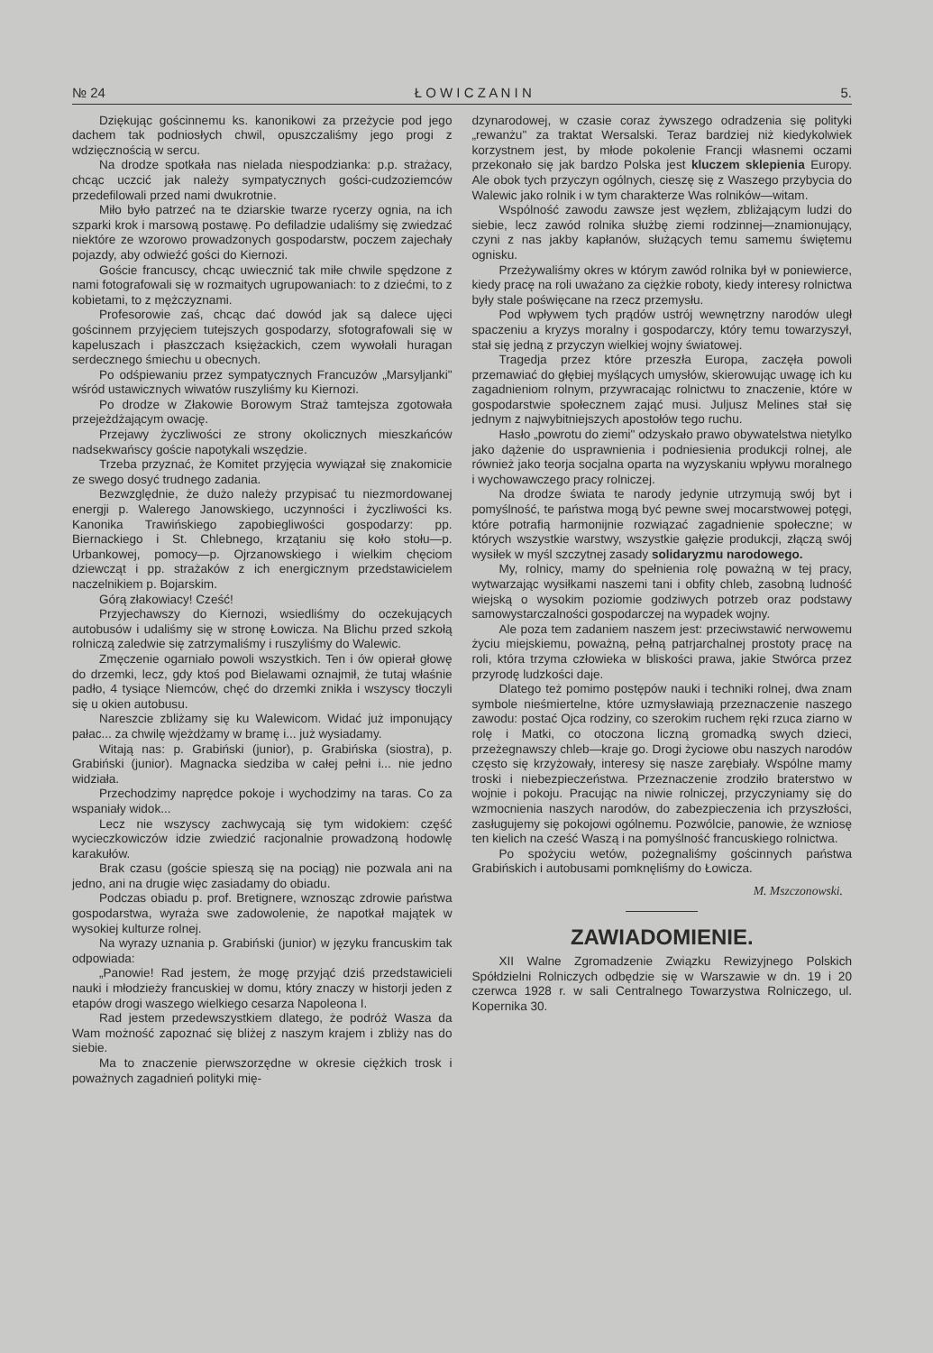№ 24 Ł O W I C Z A N I N 5.
Dziękując gościnnemu ks. kanonikowi za przeżycie pod jego dachem tak podniosłych chwil, opuszczaliśmy jego progi z wdzięcznością w sercu.
Na drodze spotkała nas nielada niespodzianka: p.p. strażacy, chcąc uczcić jak należy sympatycznych gości-cudzoziemców przedefilowali przed nami dwukrotnie.
Miło było patrzeć na te dziarskie twarze rycerzy ognia, na ich szparki krok i marsową postawę. Po defiladzie udaliśmy się zwiedzać niektóre ze wzorowo prowadzonych gospodarstw, poczem zajechały pojazdy, aby odwieźć gości do Kiernozi.
Goście francuscy, chcąc uwiecznić tak miłe chwile spędzone z nami fotografowali się w rozmaitych ugrupowaniach: to z dziećmi, to z kobietami, to z mężczyznami.
Profesorowie zaś, chcąc dać dowód jak są dalece ujęci gościnnem przyjęciem tutejszych gospodarzy, sfotografowali się w kapeluszach i płaszczach księżackich, czem wywołali huragan serdecznego śmiechu u obecnych.
Po odśpiewaniu przez sympatycznych Francuzów „Marsyljanki" wśród ustawicznych wiwatów ruszyliśmy ku Kiernozi.
Po drodze w Złakowie Borowym Straż tamtejsza zgotowała przejeżdżającym owację.
Przejawy życzliwości ze strony okolicznych mieszkańców nadsekwańscy goście napotykali wszędzie.
Trzeba przyznać, że Komitet przyjęcia wywiązał się znakomicie ze swego dosyć trudnego zadania.
Bezwzględnie, że dużo należy przypisać tu niezmordowanej energji p. Walerego Janowskiego, uczynności i życzliwości ks. Kanonika Trawińskiego zapobiegliwości gospodarzy: pp. Biernackiego i St. Chlebnego, krzątaniu się koło stołu—p. Urbankowej, pomocy—p. Ojrzanowskiego i wielkim chęciom dziewcząt i pp. strażaków z ich energicznym przedstawicielem naczelnikiem p. Bojarskim.
Górą złakowiacy! Cześć!
Przyjechawszy do Kiernozi, wsiedliśmy do oczekujących autobusów i udaliśmy się w stronę Łowicza. Na Blichu przed szkołą rolniczą zaledwie się zatrzymaliśmy i ruszyliśmy do Walewic.
Zmęczenie ogarniało powoli wszystkich. Ten i ów opierał głowę do drzemki, lecz, gdy ktoś pod Bielawami oznajmił, że tutaj właśnie padło, 4 tysiące Niemców, chęć do drzemki znikła i wszyscy tłoczyli się u okien autobusu.
Nareszcie zbliżamy się ku Walewicom. Widać już imponujący pałac... za chwilę wjeżdżamy w bramę i... już wysiadamy.
Witają nas: p. Grabiński (junior), p. Grabińska (siostra), p. Grabiński (junior). Magnacka siedziba w całej pełni i... nie jedno widziała.
Przechodzimy naprędce pokoje i wychodzimy na taras. Co za wspaniały widok...
Lecz nie wszyscy zachwycają się tym widokiem: część wycieczkowiczów idzie zwiedzić racjonalnie prowadzoną hodowlę karakułów.
Brak czasu (goście spieszą się na pociąg) nie pozwala ani na jedno, ani na drugie więc zasiadamy do obiadu.
Podczas obiadu p. prof. Bretignere, wznosząc zdrowie państwa gospodarstwa, wyraża swe zadowolenie, że napotkał majątek w wysokiej kulturze rolnej.
Na wyrazy uznania p. Grabiński (junior) w języku francuskim tak odpowiada:
„Panowie! Rad jestem, że mogę przyjąć dziś przedstawicieli nauki i młodzieży francuskiej w domu, który znaczy w historji jeden z etapów drogi waszego wielkiego cesarza Napoleona I.
Rad jestem przedewszystkiem dlatego, że podróż Wasza da Wam możność zapoznać się bliżej z naszym krajem i zbliży nas do siebie.
Ma to znaczenie pierwszorzędne w okresie ciężkich trosk i poważnych zagadnień polityki mię-
dzynarodowej, w czasie coraz żywszego odradzenia się polityki „rewanżu" za traktat Wersalski. Teraz bardziej niż kiedykolwiek korzystnem jest, by młode pokolenie Francji własnemi oczami przekonało się jak bardzo Polska jest kluczem sklepienia Europy. Ale obok tych przyczyn ogólnych, cieszę się z Waszego przybycia do Walewic jako rolnik i w tym charakterze Was rolników—witam.
Wspólność zawodu zawsze jest węzłem, zbliżającym ludzi do siebie, lecz zawód rolnika służbę ziemi rodzinnej—znamionujący, czyni z nas jakby kapłanów, służących temu samemu świętemu ognisku.
Przeżywaliśmy okres w którym zawód rolnika był w poniewierce, kiedy pracę na roli uważano za ciężkie roboty, kiedy interesy rolnictwa były stale poświęcane na rzecz przemysłu.
Pod wpływem tych prądów ustrój wewnętrzny narodów uległ spaczeniu a kryzys moralny i gospodarczy, który temu towarzyszył, stał się jedną z przyczyn wielkiej wojny światowej.
Tragedja przez które przeszła Europa, zaczęła powoli przemawiać do głębiej myślących umysłów, skierowując uwagę ich ku zagadnieniom rolnym, przywracając rolnictwu to znaczenie, które w gospodarstwie społecznem zająć musi. Juljusz Melines stał się jednym z najwybitniejszych apostołów tego ruchu.
Hasło „powrotu do ziemi" odzyskało prawo obywatelstwa nietylko jako dążenie do usprawnienia i podniesienia produkcji rolnej, ale również jako teorja socjalna oparta na wyzyskaniu wpływu moralnego i wychowawczego pracy rolniczej.
Na drodze świata te narody jedynie utrzymują swój byt i pomyślność, te państwa mogą być pewne swej mocarstwowej potęgi, które potrafią harmonijnie rozwiązać zagadnienie społeczne; w których wszystkie warstwy, wszystkie gałęzie produkcji, złączą swój wysiłek w myśl szczytnej zasady solidaryzmu narodowego.
My, rolnicy, mamy do spełnienia rolę poważną w tej pracy, wytwarzając wysiłkami naszemi tani i obfity chleb, zasobną ludność wiejską o wysokim poziomie godziwych potrzeb oraz podstawy samowystarczalności gospodarczej na wypadek wojny.
Ale poza tem zadaniem naszem jest: przeciwstawić nerwowemu życiu miejskiemu, poważną, pełną patrjarchalnej prostoty pracę na roli, która trzyma człowieka w bliskości prawa, jakie Stwórca przez przyrodę ludzkości daje.
Dlatego też pomimo postępów nauki i techniki rolnej, dwa znam symbole nieśmiertelne, które uzmysławiają przeznaczenie naszego zawodu: postać Ojca rodziny, co szerokim ruchem ręki rzuca ziarno w rolę i Matki, co otoczona liczną gromadką swych dzieci, przeżegnawszy chleb—kraje go. Drogi życiowe obu naszych narodów często się krzyżowały, interesy się nasze zarębiały. Wspólne mamy troski i niebezpieczeństwa. Przeznaczenie zrodziło braterstwo w wojnie i pokoju. Pracując na niwie rolniczej, przyczyniamy się do wzmocnienia naszych narodów, do zabezpieczenia ich przyszłości, zasługujemy się pokojowi ogólnemu. Pozwólcie, panowie, że wzniosę ten kielich na cześć Waszą i na pomyślność francuskiego rolnictwa.
Po spożyciu wetów, pożegnaliśmy gościnnych państwa Grabińskich i autobusami pomknęliśmy do Łowicza.
M. Mszczonowski.
ZAWIADOMIENIE.
XII Walne Zgromadzenie Związku Rewizyjnego Polskich Spółdzielni Rolniczych odbędzie się w Warszawie w dn. 19 i 20 czerwca 1928 r. w sali Centralnego Towarzystwa Rolniczego, ul. Kopernika 30.